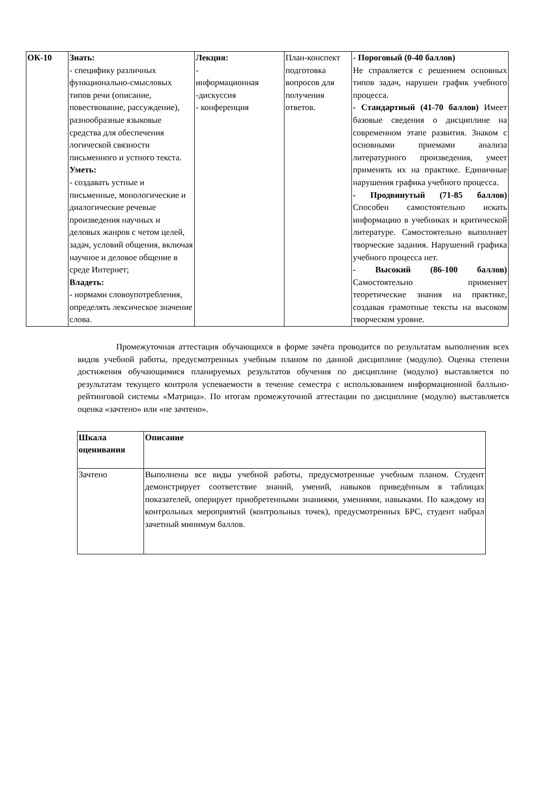| ОК-10 | Знать: - специфику различных функционально-смысловых типов речи (описание, повествование, рассуждение), разнообразные языковые средства для обеспечения логической связности письменного и устного текста. Уметь: - создавать устные и письменные, монологические и диалогические речевые произведения научных и деловых жанров с четом целей, задач, условий общения, включая научное и деловое общение в среде Интернет; Владеть: - нормами словоупотребления, определять лексическое значение слова. | Лекция: - информационная -дискуссия - конференция | План-конспект подготовка вопросов для получения ответов. | - Пороговый (0-40 баллов) Не справляется с решением основных типов задач, нарушен график учебного процесса. - Стандартный (41-70 баллов) Имеет базовые сведения о дисциплине на современном этапе развития. Знаком с основными приемами анализа литературного произведения, умеет применять их на практике. Единичные нарушения графика учебного процесса. - Продвинутый (71-85 баллов) Способен самостоятельно искать информацию в учебниках и критической литературе. Самостоятельно выполняет творческие задания. Нарушений графика учебного процесса нет. - Высокий (86-100 баллов) Самостоятельно применяет теоретические знания на практике, создавая грамотные тексты на высоком творческом уровне. |
Промежуточная аттестация обучающихся в форме зачёта проводится по результатам выполнения всех видов учебной работы, предусмотренных учебным планом по данной дисциплине (модулю). Оценка степени достижения обучающимися планируемых результатов обучения по дисциплине (модулю) выставляется по результатам текущего контроля успеваемости в течение семестра с использованием информационной балльно-рейтинговой системы «Матрица». По итогам промежуточной аттестации по дисциплине (модулю) выставляется оценка «зачтено» или «не зачтено».
| Шкала оценивания | Описание |
| Зачтено | Выполнены все виды учебной работы, предусмотренные учебным планом. Студент демонстрирует соответствие знаний, умений, навыков приведённым в таблицах показателей, оперирует приобретенными знаниями, умениями, навыками. По каждому из контрольных мероприятий (контрольных точек), предусмотренных БРС, студент набрал зачетный минимум баллов. |